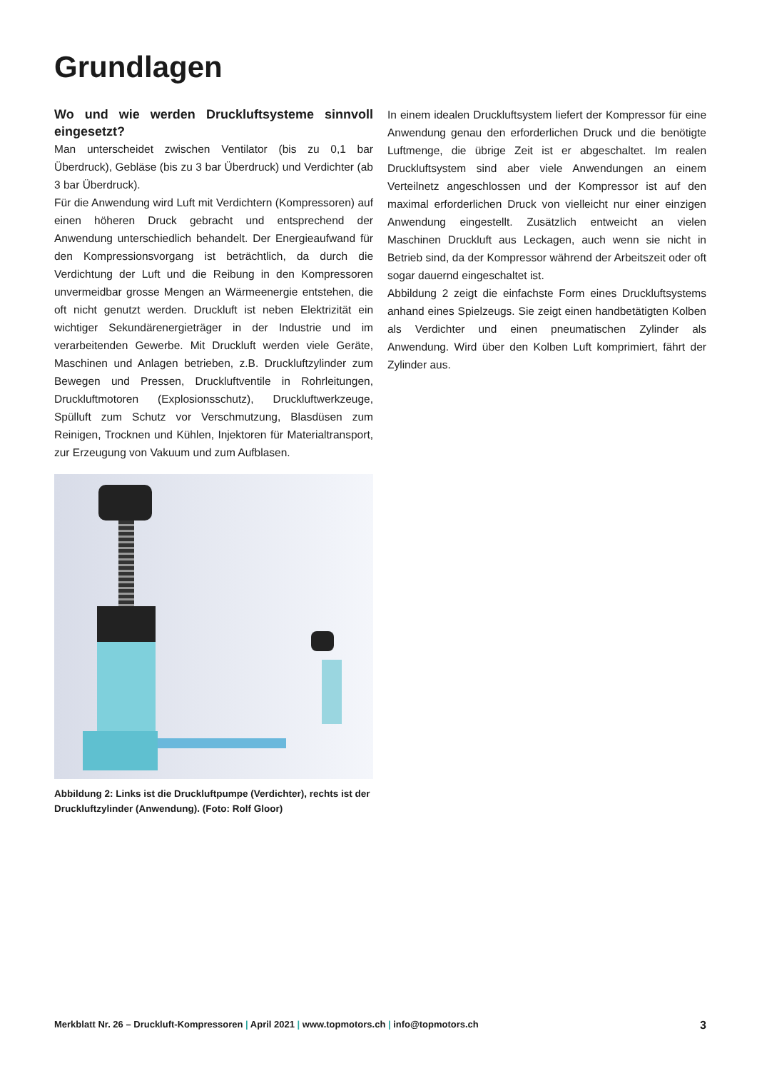Grundlagen
Wo und wie werden Druckluftsysteme sinnvoll eingesetzt?
Man unterscheidet zwischen Ventilator (bis zu 0,1 bar Überdruck), Gebläse (bis zu 3 bar Überdruck) und Verdichter (ab 3 bar Überdruck).
Für die Anwendung wird Luft mit Verdichtern (Kompressoren) auf einen höheren Druck gebracht und entsprechend der Anwendung unterschiedlich behandelt. Der Energieaufwand für den Kompressionsvorgang ist beträchtlich, da durch die Verdichtung der Luft und die Reibung in den Kompressoren unvermeidbar grosse Mengen an Wärmeenergie entstehen, die oft nicht genutzt werden. Druckluft ist neben Elektrizität ein wichtiger Sekundärenergieträger in der Industrie und im verarbeitenden Gewerbe. Mit Druckluft werden viele Geräte, Maschinen und Anlagen betrieben, z.B. Druckluftzylinder zum Bewegen und Pressen, Druckluftventile in Rohrleitungen, Druckluftmotoren (Explosionsschutz), Druckluftwerkzeuge, Spülluft zum Schutz vor Verschmutzung, Blasdüsen zum Reinigen, Trocknen und Kühlen, Injektoren für Materialtransport, zur Erzeugung von Vakuum und zum Aufblasen.
Abbildung 2: Links ist die Druckluftpumpe (Verdichter), rechts ist der Druckluftzylinder (Anwendung). (Foto: Rolf Gloor)
In einem idealen Druckluftsystem liefert der Kompressor für eine Anwendung genau den erforderlichen Druck und die benötigte Luftmenge, die übrige Zeit ist er abgeschaltet. Im realen Druckluftsystem sind aber viele Anwendungen an einem Verteilnetz angeschlossen und der Kompressor ist auf den maximal erforderlichen Druck von vielleicht nur einer einzigen Anwendung eingestellt. Zusätzlich entweicht an vielen Maschinen Druckluft aus Leckagen, auch wenn sie nicht in Betrieb sind, da der Kompressor während der Arbeitszeit oder oft sogar dauernd eingeschaltet ist.
Abbildung 2 zeigt die einfachste Form eines Druckluftsystems anhand eines Spielzeugs. Sie zeigt einen handbetätigten Kolben als Verdichter und einen pneumatischen Zylinder als Anwendung. Wird über den Kolben Luft komprimiert, fährt der Zylinder aus.
Merkblatt Nr. 26 – Druckluft-Kompressoren | April 2021 | www.topmotors.ch | info@topmotors.ch
3